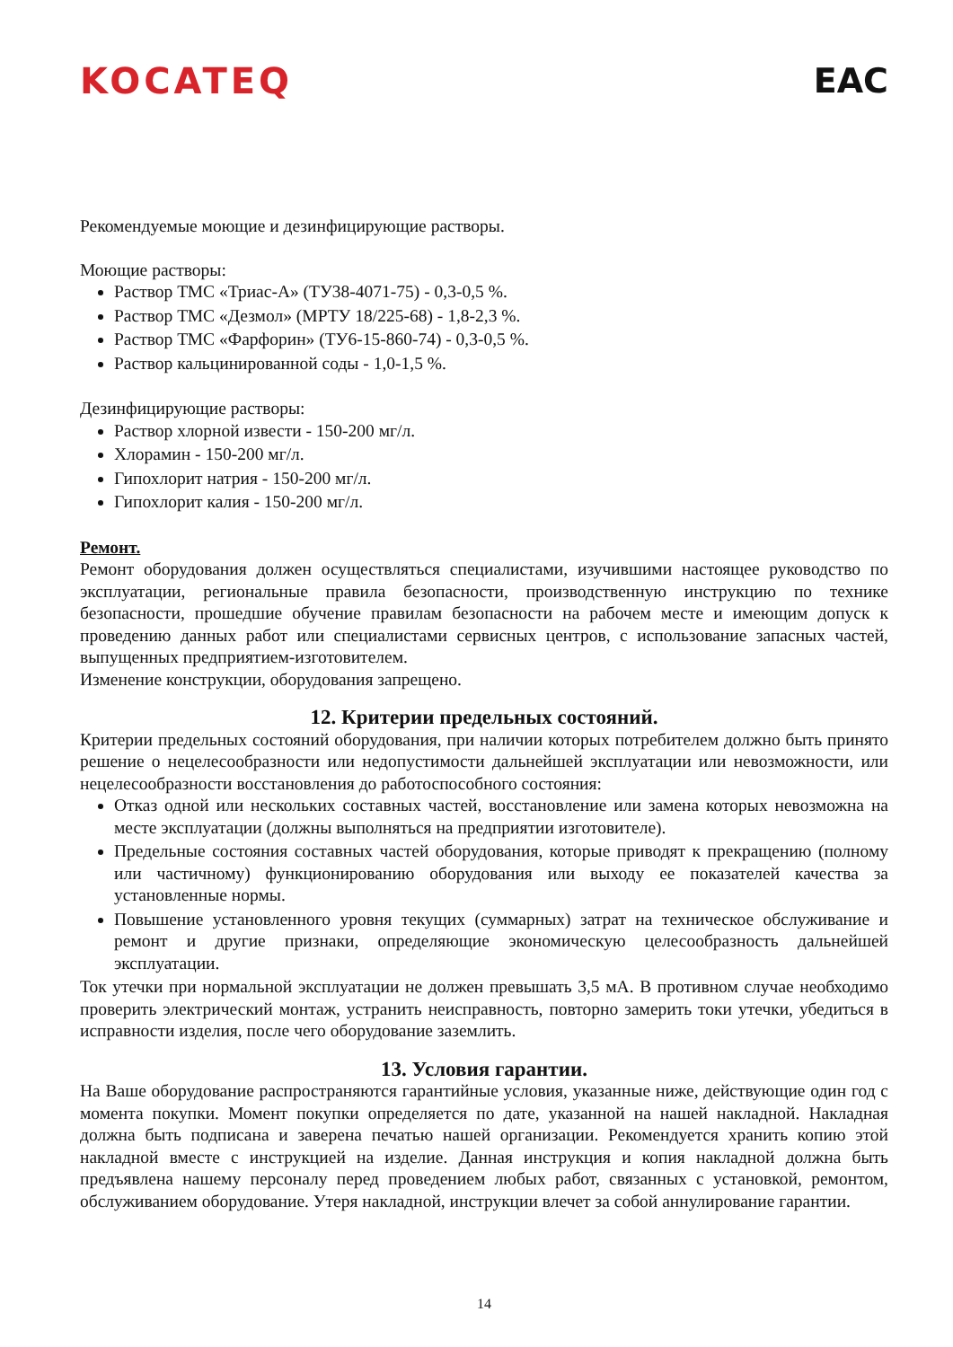KOCATEQ EAC
Рекомендуемые моющие и дезинфицирующие растворы.
Моющие растворы:
Раствор ТМС «Триас-А» (ТУ38-4071-75) - 0,3-0,5 %.
Раствор ТМС «Дезмол» (МРТУ 18/225-68) - 1,8-2,3 %.
Раствор ТМС «Фарфорин» (ТУ6-15-860-74) - 0,3-0,5 %.
Раствор кальцинированной соды - 1,0-1,5 %.
Дезинфицирующие растворы:
Раствор хлорной извести - 150-200 мг/л.
Хлорамин - 150-200 мг/л.
Гипохлорит натрия - 150-200 мг/л.
Гипохлорит калия - 150-200 мг/л.
Ремонт.
Ремонт оборудования должен осуществляться специалистами, изучившими настоящее руководство по эксплуатации, региональные правила безопасности, производственную инструкцию по технике безопасности, прошедшие обучение правилам безопасности на рабочем месте и имеющим допуск к проведению данных работ или специалистами сервисных центров, с использование запасных частей, выпущенных предприятием-изготовителем.
Изменение конструкции, оборудования запрещено.
12. Критерии предельных состояний.
Критерии предельных состояний оборудования, при наличии которых потребителем должно быть принято решение о нецелесообразности или недопустимости дальнейшей эксплуатации или невозможности, или нецелесообразности восстановления до работоспособного состояния:
Отказ одной или нескольких составных частей, восстановление или замена которых невозможна на месте эксплуатации (должны выполняться на предприятии изготовителе).
Предельные состояния составных частей оборудования, которые приводят к прекращению (полному или частичному) функционированию оборудования или выходу ее показателей качества за установленные нормы.
Повышение установленного уровня текущих (суммарных) затрат на техническое обслуживание и ремонт и другие признаки, определяющие экономическую целесообразность дальнейшей эксплуатации.
Ток утечки при нормальной эксплуатации не должен превышать 3,5 мА. В противном случае необходимо проверить электрический монтаж, устранить неисправность, повторно замерить токи утечки, убедиться в исправности изделия, после чего оборудование заземлить.
13. Условия гарантии.
На Ваше оборудование распространяются гарантийные условия, указанные ниже, действующие один год с момента покупки. Момент покупки определяется по дате, указанной на нашей накладной. Накладная должна быть подписана и заверена печатью нашей организации. Рекомендуется хранить копию этой накладной вместе с инструкцией на изделие. Данная инструкция и копия накладной должна быть предъявлена нашему персоналу перед проведением любых работ, связанных с установкой, ремонтом, обслуживанием оборудование. Утеря накладной, инструкции влечет за собой аннулирование гарантии.
14